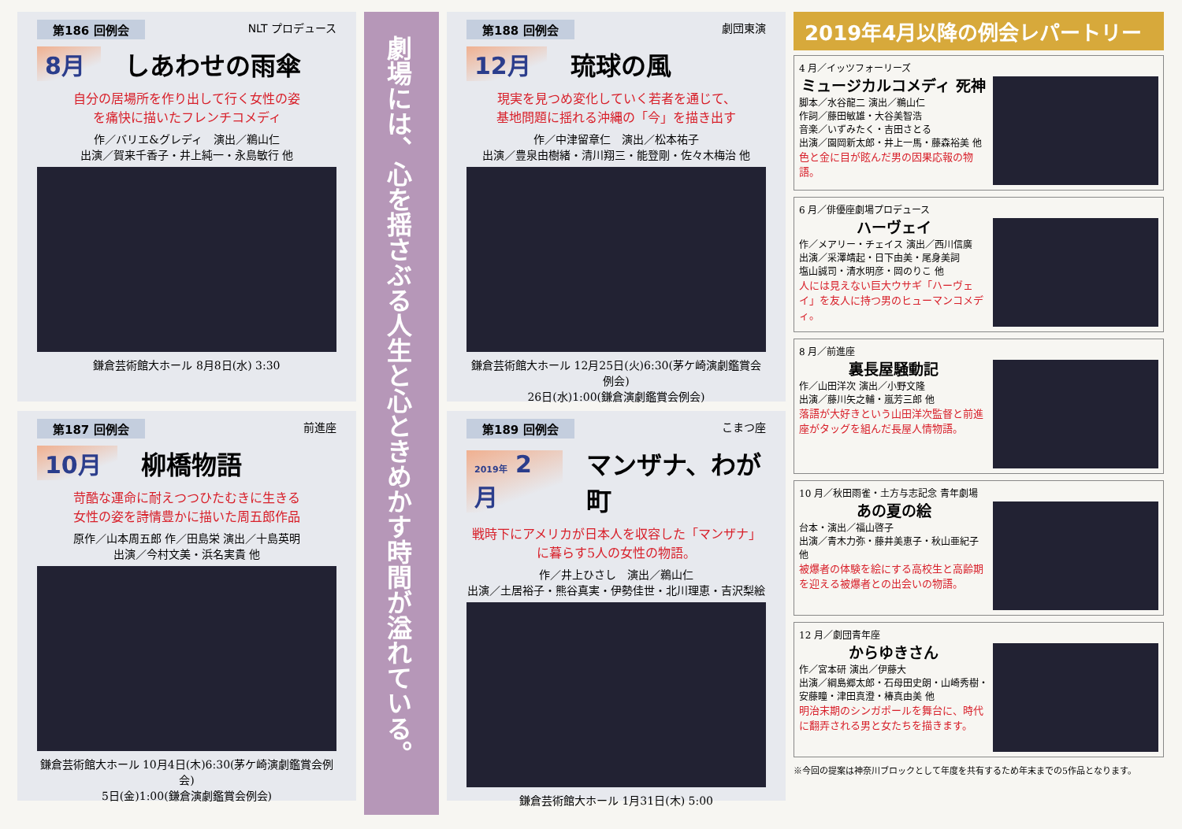第186 回例会 NLT プロデュース
8月 しあわせの雨傘
自分の居場所を作り出して行く女性の姿
を痛快に描いたフレンチコメディ
作／バリエ&グレディ　演出／鵜山仁
出演／賀来千香子・井上純一・永島敏行 他
鎌倉芸術館大ホール 8月8日(水) 3:30
第187 回例会 前進座
10月 柳橋物語
苛酷な運命に耐えつつひたむきに生きる
女性の姿を詩情豊かに描いた周五郎作品
原作／山本周五郎 作／田島栄 演出／十島英明
出演／今村文美・浜名実貴 他
鎌倉芸術館大ホール 10月4日(木)6:30(茅ケ崎演劇鑑賞会例会)
5日(金)1:00(鎌倉演劇鑑賞会例会)
劇場には、心を揺さぶる人生と心ときめかす時間が溢れている。
第188 回例会 劇団東演
12月 琉球の風
現実を見つめ変化していく若者を通じて、
基地問題に揺れる沖縄の「今」を描き出す
作／中津留章仁　演出／松本祐子
出演／豊泉由樹緒・清川翔三・能登剛・佐々木梅治 他
鎌倉芸術館大ホール 12月25日(火)6:30(茅ケ崎演劇鑑賞会例会)
26日(水)1:00(鎌倉演劇鑑賞会例会)
第189 回例会 こまつ座
2019年 2月 マンザナ、わが町
戦時下にアメリカが日本人を収容した「マンザナ」に暮らす5人の女性の物語。
作／井上ひさし　演出／鵜山仁
出演／土居裕子・熊谷真実・伊勢佳世・北川理恵・吉沢梨絵
鎌倉芸術館大ホール 1月31日(木) 5:00
2019年4月以降の例会レパートリー
4 月／イッツフォーリーズ
ミュージカルコメディ 死神
脚本／水谷龍二 演出／鵜山仁
作詞／藤田敏雄・大谷美智浩
音楽／いずみたく・吉田さとる
出演／園岡新太郎・井上一馬・藤森裕美 他
色と金に目が眩んだ男の因果応報の物語。
6 月／俳優座劇場プロデュース
ハーヴェイ
作／メアリー・チェイス 演出／西川信廣
出演／采澤靖起・日下由美・尾身美詞
塩山誠司・清水明彦・岡のりこ 他
人には見えない巨大ウサギ「ハーヴェイ」を友人に持つ男のヒューマンコメディ。
8 月／前進座
裏長屋騒動記
作／山田洋次 演出／小野文隆
出演／藤川矢之輔・嵐芳三郎 他
落語が大好きという山田洋次監督と前進座がタッグを組んだ長屋人情物語。
10 月／秋田雨雀・土方与志記念 青年劇場
あの夏の絵
台本・演出／福山啓子
出演／青木力弥・藤井美恵子・秋山亜紀子 他
被爆者の体験を絵にする高校生と高齢期を迎える被爆者との出会いの物語。
12 月／劇団青年座
からゆきさん
作／宮本研 演出／伊藤大
出演／綱島郷太郎・石母田史朗・山崎秀樹・安藤瞳・津田真澄・椿真由美 他
明治末期のシンガポールを舞台に、時代に翻弄される男と女たちを描きます。
※今回の提案は神奈川ブロックとして年度を共有するため年末までの5作品となります。